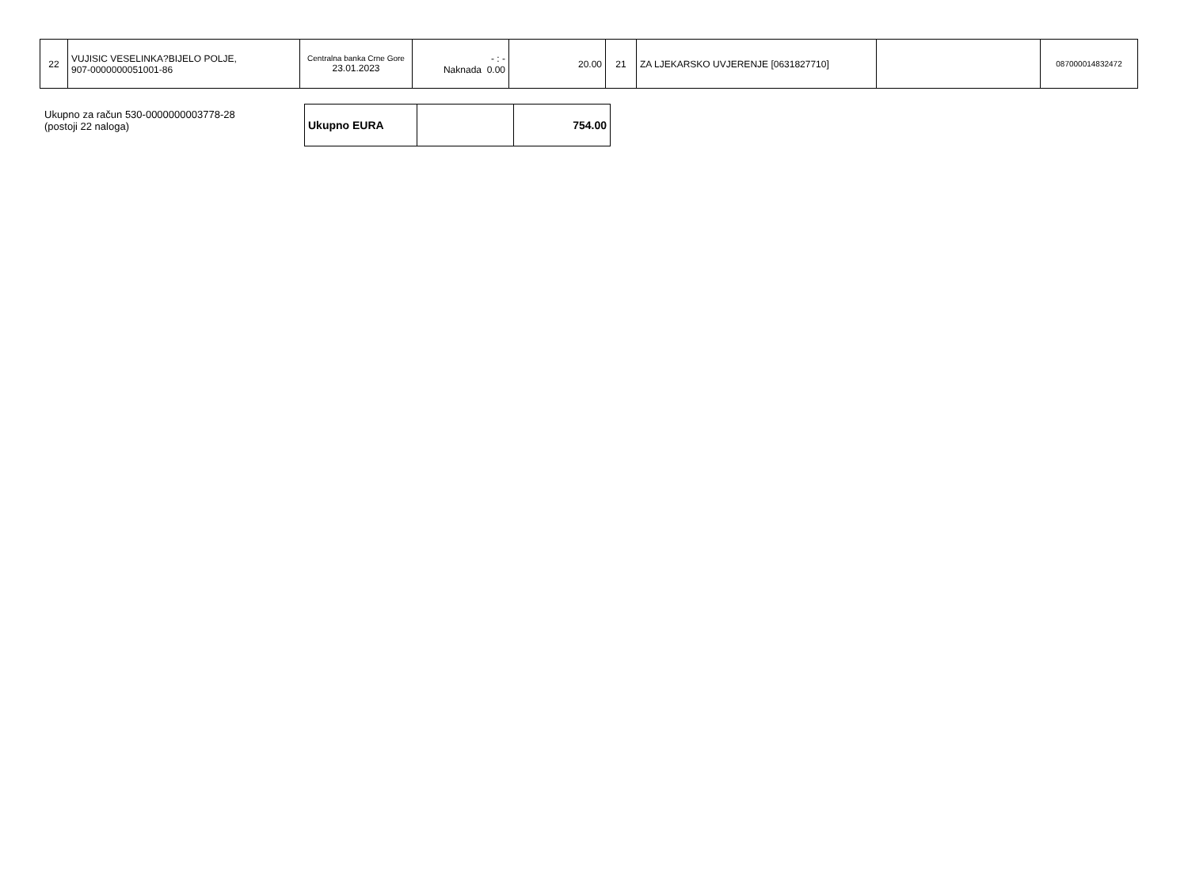| 22 | VUJISIC VESELINKA?BIJELO POLJE, 907-0000000051001-86 | Centralna banka Crne Gore 23.01.2023 | - : - Naknada 0.00 | 20.00 | 21 | ZA LJEKARSKO UVJERENJE [0631827710] | | 087000014832472 |
Ukupno za račun 530-0000000003778-28
(postoji 22 naloga)
| Ukupno EURA | | 754.00 |